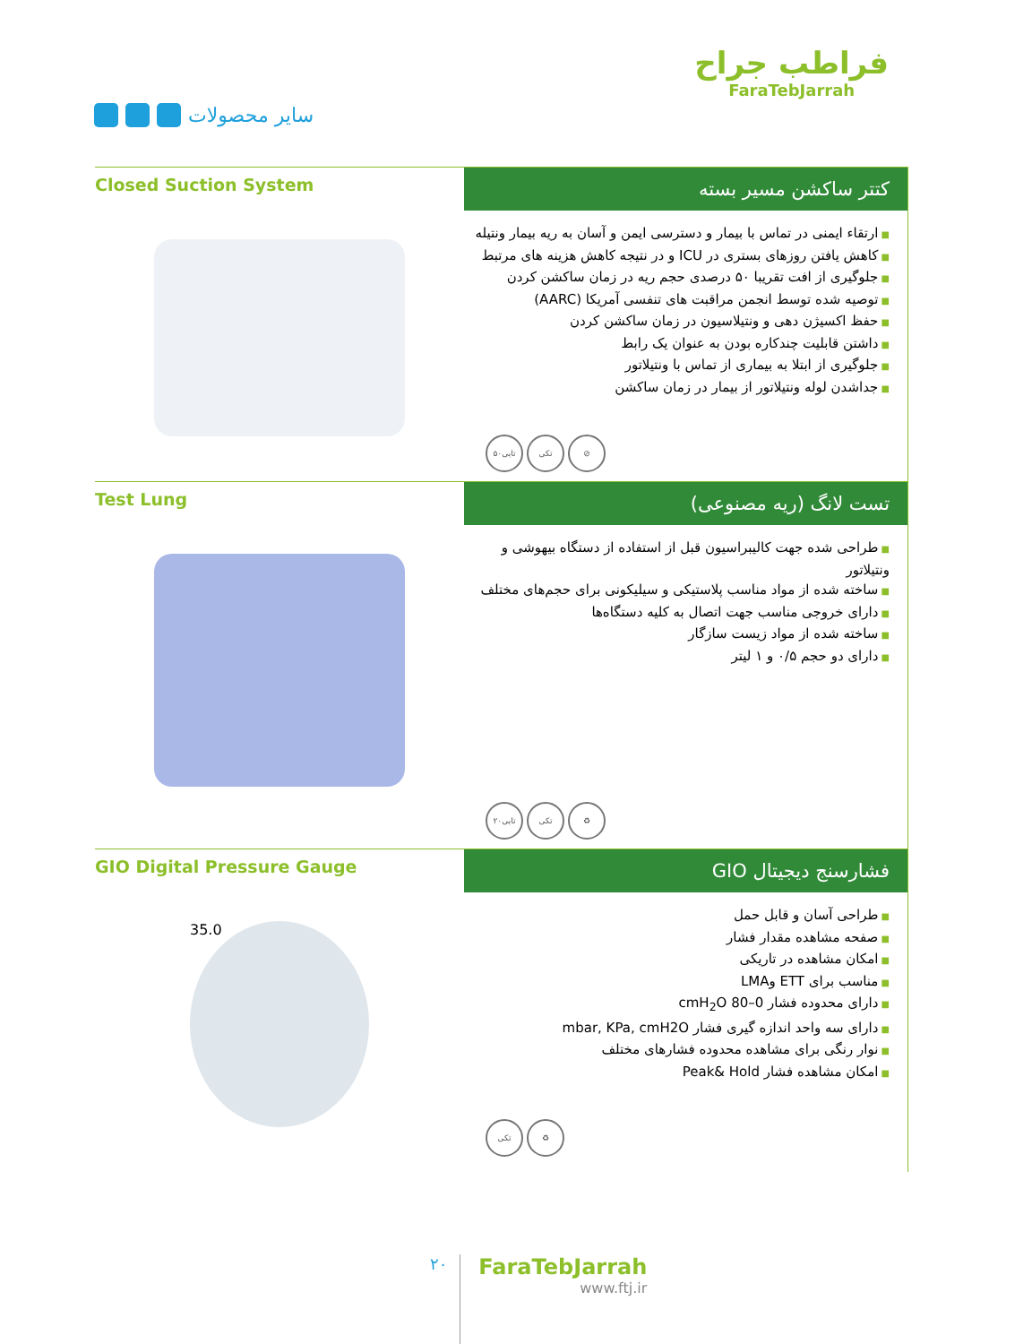سایر محصولات
فراطب جراح
FaraTebJarrah
Closed Suction System
کتتر ساکشن مسیر بسته
ارتقاء ایمنی در تماس با بیمار و دسترسی ایمن و آسان به ریه بیمار ونتیله
کاهش یافتن روزهای بستری در ICU و در نتیجه کاهش هزینه های مرتبط
جلوگیری از افت تقریبا ۵۰ درصدی حجم ریه در زمان ساکشن کردن
توصیه شده توسط انجمن مراقبت های تنفسی آمریکا (AARC)
حفظ اکسیژن دهی و ونتیلاسیون در زمان ساکشن کردن
داشتن قابلیت چندکاره بودن به عنوان یک رابط
جلوگیری از ابتلا به بیماری از تماس با ونتیلاتور
جداشدن لوله ونتیلاتور از بیمار در زمان ساکشن
۵۰تایی تکی ⊘
Test Lung
تست لانگ (ریه مصنوعی)
طراحی شده جهت کالیبراسیون قبل از استفاده از دستگاه بیهوشی و ونتیلاتور
ساخته شده از مواد مناسب پلاستیکی و سیلیکونی برای حجم‌های مختلف
دارای خروجی مناسب جهت اتصال به کلیه دستگاه‌ها
ساخته شده از مواد زیست سازگار
دارای دو حجم ۰/۵ و ۱ لیتر
۲۰تایی تکی ♻
GIO Digital Pressure Gauge
35.0
فشارسنج دیجیتال GIO
طراحی آسان و قابل حمل
صفحه مشاهده مقدار فشار
امکان مشاهده در تاریکی
مناسب برای ETT وLMA
دارای محدوده فشار 0–80 cmH<sub>2</sub>O
دارای سه واحد اندازه گیری فشار mbar, KPa, cmH2O
نوار رنگی برای مشاهده محدوده فشارهای مختلف
امکان مشاهده فشار Peak& Hold
تکی ♻
۲۰
FaraTebJarrah
www.ftj.ir